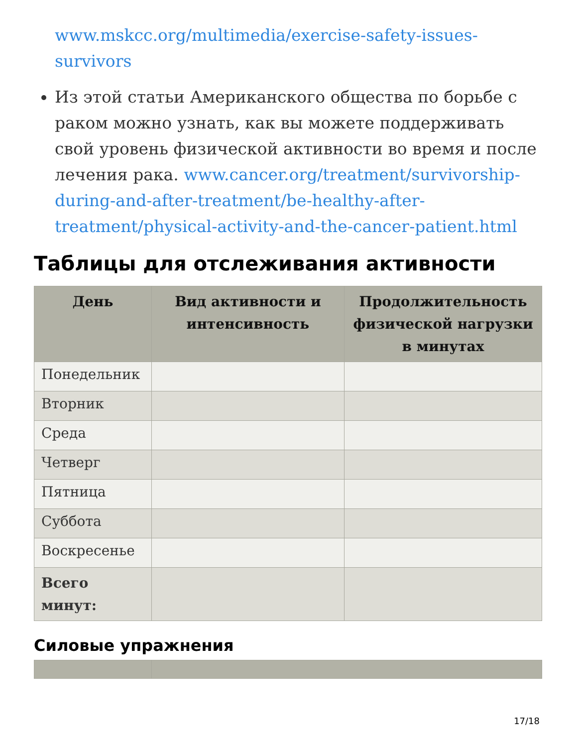www.mskcc.org/multimedia/exercise-safety-issues-survivors
Из этой статьи Американского общества по борьбе с раком можно узнать, как вы можете поддерживать свой уровень физической активности во время и после лечения рака. www.cancer.org/treatment/survivorship-during-and-after-treatment/be-healthy-after-treatment/physical-activity-and-the-cancer-patient.html
Таблицы для отслеживания активности
| День | Вид активности и интенсивность | Продолжительность физической нагрузки в минутах |
| --- | --- | --- |
| Понедельник | | |
| Вторник | | |
| Среда | | |
| Четверг | | |
| Пятница | | |
| Суббота | | |
| Воскресенье | | |
| Всего минут: | | |
Силовые упражнения
17/18